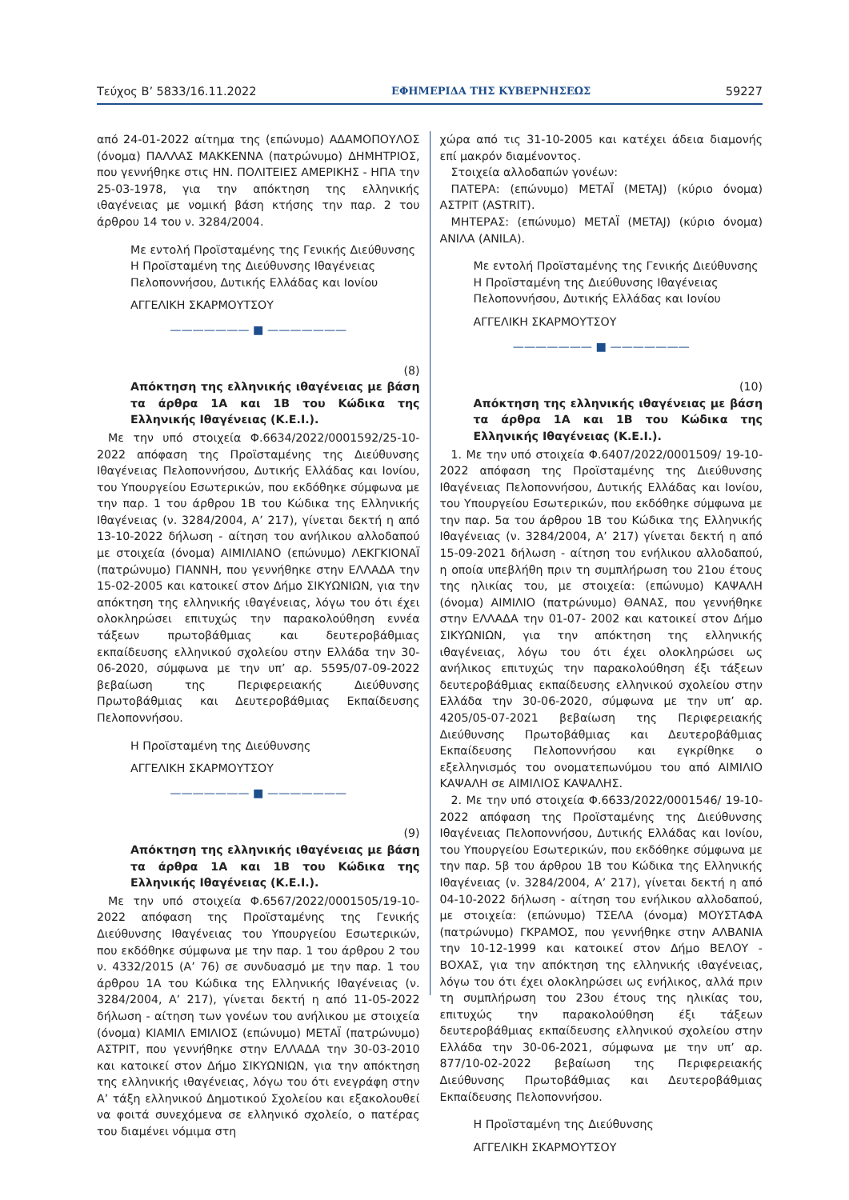Τεύχος Β’ 5833/16.11.2022 ΕΦΗΜΕΡΙΔΑ ΤΗΣ ΚΥΒΕΡΝΗΣΕΩΣ 59227
από 24-01-2022 αίτημα της (επώνυμο) ΑΔΑΜΟΠΟΥΛΟΣ (όνομα) ΠΑΛΛΑΣ ΜΑΚΚΕΝΝΑ (πατρώνυμο) ΔΗΜΗΤΡΙΟΣ, που γεννήθηκε στις ΗΝ. ΠΟΛΙΤΕΙΕΣ ΑΜΕΡΙΚΗΣ - ΗΠΑ την 25-03-1978, για την απόκτηση της ελληνικής ιθαγένειας με νομική βάση κτήσης την παρ. 2 του άρθρου 14 του ν. 3284/2004.
Με εντολή Προϊσταμένης της Γενικής Διεύθυνσης Η Προϊσταμένη της Διεύθυνσης Ιθαγένειας Πελοποννήσου, Δυτικής Ελλάδας και Ιονίου
ΑΓΓΕΛΙΚΗ ΣΚΑΡΜΟΥΤΣΟΥ
——————— ■ ———————
(8)
Απόκτηση της ελληνικής ιθαγένειας με βάση τα άρθρα 1Α και 1Β του Κώδικα της Ελληνικής Ιθαγένειας (Κ.Ε.Ι.).
Με την υπό στοιχεία Φ.6634/2022/0001592/25-10-2022 απόφαση της Προϊσταμένης της Διεύθυνσης Ιθαγένειας Πελοποννήσου, Δυτικής Ελλάδας και Ιονίου, του Υπουργείου Εσωτερικών, που εκδόθηκε σύμφωνα με την παρ. 1 του άρθρου 1Β του Κώδικα της Ελληνικής Ιθαγένειας (ν. 3284/2004, Α’ 217), γίνεται δεκτή η από 13-10-2022 δήλωση - αίτηση του ανήλικου αλλοδαπού με στοιχεία (όνομα) ΑΙΜΙΛΙΑΝΟ (επώνυμο) ΛΕΚΓΚΙΟΝΑΪ (πατρώνυμο) ΓΙΑΝΝΗ, που γεννήθηκε στην ΕΛΛΑΔΑ την 15-02-2005 και κατοικεί στον Δήμο ΣΙΚΥΩΝΙΩΝ, για την απόκτηση της ελληνικής ιθαγένειας, λόγω του ότι έχει ολοκληρώσει επιτυχώς την παρακολούθηση εννέα τάξεων πρωτοβάθμιας και δευτεροβάθμιας εκπαίδευσης ελληνικού σχολείου στην Ελλάδα την 30-06-2020, σύμφωνα με την υπ’ αρ. 5595/07-09-2022 βεβαίωση της Περιφερειακής Διεύθυνσης Πρωτοβάθμιας και Δευτεροβάθμιας Εκπαίδευσης Πελοποννήσου.
Η Προϊσταμένη της Διεύθυνσης
ΑΓΓΕΛΙΚΗ ΣΚΑΡΜΟΥΤΣΟΥ
——————— ■ ———————
(9)
Απόκτηση της ελληνικής ιθαγένειας με βάση τα άρθρα 1Α και 1Β του Κώδικα της Ελληνικής Ιθαγένειας (Κ.Ε.Ι.).
Με την υπό στοιχεία Φ.6567/2022/0001505/19-10-2022 απόφαση της Προϊσταμένης της Γενικής Διεύθυνσης Ιθαγένειας του Υπουργείου Εσωτερικών, που εκδόθηκε σύμφωνα με την παρ. 1 του άρθρου 2 του ν. 4332/2015 (Α’ 76) σε συνδυασμό με την παρ. 1 του άρθρου 1Α του Κώδικα της Ελληνικής Ιθαγένειας (ν. 3284/2004, Α’ 217), γίνεται δεκτή η από 11-05-2022 δήλωση - αίτηση των γονέων του ανήλικου με στοιχεία (όνομα) ΚΙΑΜΙΛ ΕΜΙΛΙΟΣ (επώνυμο) ΜΕΤΑΪ (πατρώνυμο) ΑΣΤΡΙΤ, που γεννήθηκε στην ΕΛΛΑΔΑ την 30-03-2010 και κατοικεί στον Δήμο ΣΙΚΥΩΝΙΩΝ, για την απόκτηση της ελληνικής ιθαγένειας, λόγω του ότι ενεγράφη στην Α’ τάξη ελληνικού Δημοτικού Σχολείου και εξακολουθεί να φοιτά συνεχόμενα σε ελληνικό σχολείο, ο πατέρας του διαμένει νόμιμα στη
χώρα από τις 31-10-2005 και κατέχει άδεια διαμονής επί μακρόν διαμένοντος.
Στοιχεία αλλοδαπών γονέων:
ΠΑΤΕΡΑ: (επώνυμο) ΜΕΤΑΪ (METAJ) (κύριο όνομα) ΑΣΤΡΙΤ (ASTRIT).
ΜΗΤΕΡΑΣ: (επώνυμο) ΜΕΤΑΪ (METAJ) (κύριο όνομα) ΑΝΙΛΑ (ANILA).
Με εντολή Προϊσταμένης της Γενικής Διεύθυνσης Η Προϊσταμένη της Διεύθυνσης Ιθαγένειας Πελοποννήσου, Δυτικής Ελλάδας και Ιονίου
ΑΓΓΕΛΙΚΗ ΣΚΑΡΜΟΥΤΣΟΥ
——————— ■ ———————
(10)
Απόκτηση της ελληνικής ιθαγένειας με βάση τα άρθρα 1Α και 1Β του Κώδικα της Ελληνικής Ιθαγένειας (Κ.Ε.Ι.).
1. Με την υπό στοιχεία Φ.6407/2022/0001509/ 19-10-2022 απόφαση της Προϊσταμένης της Διεύθυνσης Ιθαγένειας Πελοποννήσου, Δυτικής Ελλάδας και Ιονίου, του Υπουργείου Εσωτερικών, που εκδόθηκε σύμφωνα με την παρ. 5α του άρθρου 1Β του Κώδικα της Ελληνικής Ιθαγένειας (ν. 3284/2004, Α’ 217) γίνεται δεκτή η από 15-09-2021 δήλωση - αίτηση του ενήλικου αλλοδαπού, η οποία υπεβλήθη πριν τη συμπλήρωση του 21ου έτους της ηλικίας του, με στοιχεία: (επώνυμο) ΚΑΨΑΛΗ (όνομα) ΑΙΜΙΛΙΟ (πατρώνυμο) ΘΑΝΑΣ, που γεννήθηκε στην ΕΛΛΑΔΑ την 01-07- 2002 και κατοικεί στον Δήμο ΣΙΚΥΩΝΙΩΝ, για την απόκτηση της ελληνικής ιθαγένειας, λόγω του ότι έχει ολοκληρώσει ως ανήλικος επιτυχώς την παρακολούθηση έξι τάξεων δευτεροβάθμιας εκπαίδευσης ελληνικού σχολείου στην Ελλάδα την 30-06-2020, σύμφωνα με την υπ’ αρ. 4205/05-07-2021 βεβαίωση της Περιφερειακής Διεύθυνσης Πρωτοβάθμιας και Δευτεροβάθμιας Εκπαίδευσης Πελοποννήσου και εγκρίθηκε ο εξελληνισμός του ονοματεπωνύμου του από ΑΙΜΙΛΙΟ ΚΑΨΑΛΗ σε ΑΙΜΙΛΙΟΣ ΚΑΨΑΛΗΣ.
2. Με την υπό στοιχεία Φ.6633/2022/0001546/ 19-10-2022 απόφαση της Προϊσταμένης της Διεύθυνσης Ιθαγένειας Πελοποννήσου, Δυτικής Ελλάδας και Ιονίου, του Υπουργείου Εσωτερικών, που εκδόθηκε σύμφωνα με την παρ. 5β του άρθρου 1Β του Κώδικα της Ελληνικής Ιθαγένειας (ν. 3284/2004, Α’ 217), γίνεται δεκτή η από 04-10-2022 δήλωση - αίτηση του ενήλικου αλλοδαπού, με στοιχεία: (επώνυμο) ΤΣΕΛΑ (όνομα) ΜΟΥΣΤΑΦΑ (πατρώνυμο) ΓΚΡΑΜΟΣ, που γεννήθηκε στην ΑΛΒΑΝΙΑ την 10-12-1999 και κατοικεί στον Δήμο ΒΕΛΟΥ - ΒΟΧΑΣ, για την απόκτηση της ελληνικής ιθαγένειας, λόγω του ότι έχει ολοκληρώσει ως ενήλικος, αλλά πριν τη συμπλήρωση του 23ου έτους της ηλικίας του, επιτυχώς την παρακολούθηση έξι τάξεων δευτεροβάθμιας εκπαίδευσης ελληνικού σχολείου στην Ελλάδα την 30-06-2021, σύμφωνα με την υπ’ αρ. 877/10-02-2022 βεβαίωση της Περιφερειακής Διεύθυνσης Πρωτοβάθμιας και Δευτεροβάθμιας Εκπαίδευσης Πελοποννήσου.
Η Προϊσταμένη της Διεύθυνσης
ΑΓΓΕΛΙΚΗ ΣΚΑΡΜΟΥΤΣΟΥ